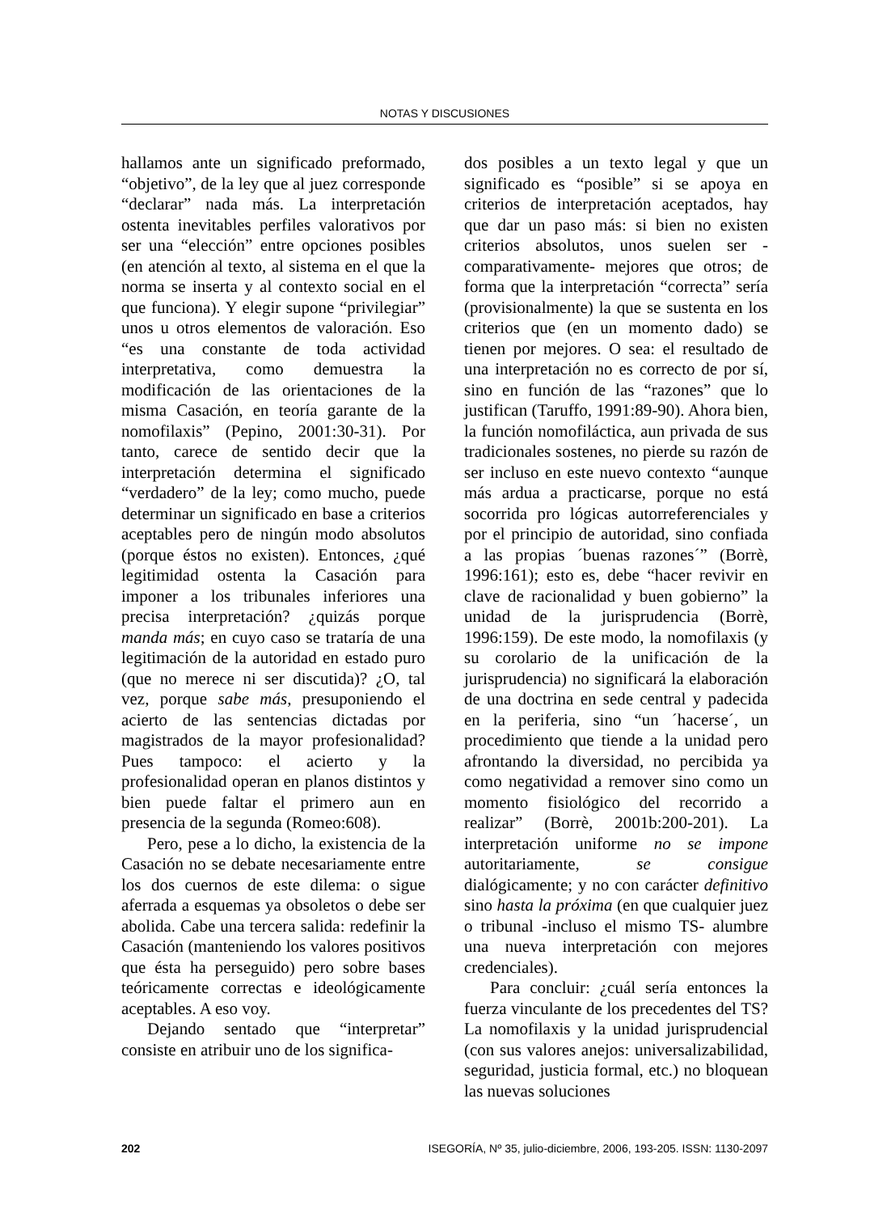NOTAS Y DISCUSIONES
hallamos ante un significado preformado, “objetivo”, de la ley que al juez corresponde “declarar” nada más. La interpretación ostenta inevitables perfiles valorativos por ser una “elección” entre opciones posibles (en atención al texto, al sistema en el que la norma se inserta y al contexto social en el que funciona). Y elegir supone “privilegiar” unos u otros elementos de valoración. Eso “es una constante de toda actividad interpretativa, como demuestra la modificación de las orientaciones de la misma Casación, en teoría garante de la nomofilaxis” (Pepino, 2001:30-31). Por tanto, carece de sentido decir que la interpretación determina el significado “verdadero” de la ley; como mucho, puede determinar un significado en base a criterios aceptables pero de ningún modo absolutos (porque éstos no existen). Entonces, ¿qué legitimidad ostenta la Casación para imponer a los tribunales inferiores una precisa interpretación? ¿quizás porque manda más; en cuyo caso se trataría de una legitimación de la autoridad en estado puro (que no merece ni ser discutida)? ¿O, tal vez, porque sabe más, presuponiendo el acierto de las sentencias dictadas por magistrados de la mayor profesionalidad? Pues tampoco: el acierto y la profesionalidad operan en planos distintos y bien puede faltar el primero aun en presencia de la segunda (Romeo:608).
Pero, pese a lo dicho, la existencia de la Casación no se debate necesariamente entre los dos cuernos de este dilema: o sigue aferrada a esquemas ya obsoletos o debe ser abolida. Cabe una tercera salida: redefinir la Casación (manteniendo los valores positivos que ésta ha perseguido) pero sobre bases teóricamente correctas e ideológicamente aceptables. A eso voy.
Dejando sentado que “interpretar” consiste en atribuir uno de los significa-
dos posibles a un texto legal y que un significado es “posible” si se apoya en criterios de interpretación aceptados, hay que dar un paso más: si bien no existen criterios absolutos, unos suelen ser -comparativamente- mejores que otros; de forma que la interpretación “correcta” sería (provisionalmente) la que se sustenta en los criterios que (en un momento dado) se tienen por mejores. O sea: el resultado de una interpretación no es correcto de por sí, sino en función de las “razones” que lo justifican (Taruffo, 1991:89-90). Ahora bien, la función nomofiláctica, aun privada de sus tradicionales sostenes, no pierde su razón de ser incluso en este nuevo contexto “aunque más ardua a practicarse, porque no está socorrida pro lógicas autorreferenciales y por el principio de autoridad, sino confiada a las propias ´buenas razones´” (Borrè, 1996:161); esto es, debe “hacer revivir en clave de racionalidad y buen gobierno” la unidad de la jurisprudencia (Borrè, 1996:159). De este modo, la nomofilaxis (y su corolario de la unificación de la jurisprudencia) no significará la elaboración de una doctrina en sede central y padecida en la periferia, sino “un ´hacerse´, un procedimiento que tiende a la unidad pero afrontando la diversidad, no percibida ya como negatividad a remover sino como un momento fisiológico del recorrido a realizar” (Borrè, 2001b:200-201). La interpretación uniforme no se impone autoritariamente, se consigue dialógicamente; y no con carácter definitivo sino hasta la próxima (en que cualquier juez o tribunal -incluso el mismo TS- alumbre una nueva interpretación con mejores credenciales).
Para concluir: ¿cuál sería entonces la fuerza vinculante de los precedentes del TS? La nomofilaxis y la unidad jurisprudencial (con sus valores anejos: universalizabilidad, seguridad, justicia formal, etc.) no bloquean las nuevas soluciones
202 ISEGORÍA, Nº 35, julio-diciembre, 2006, 193-205. ISSN: 1130-2097